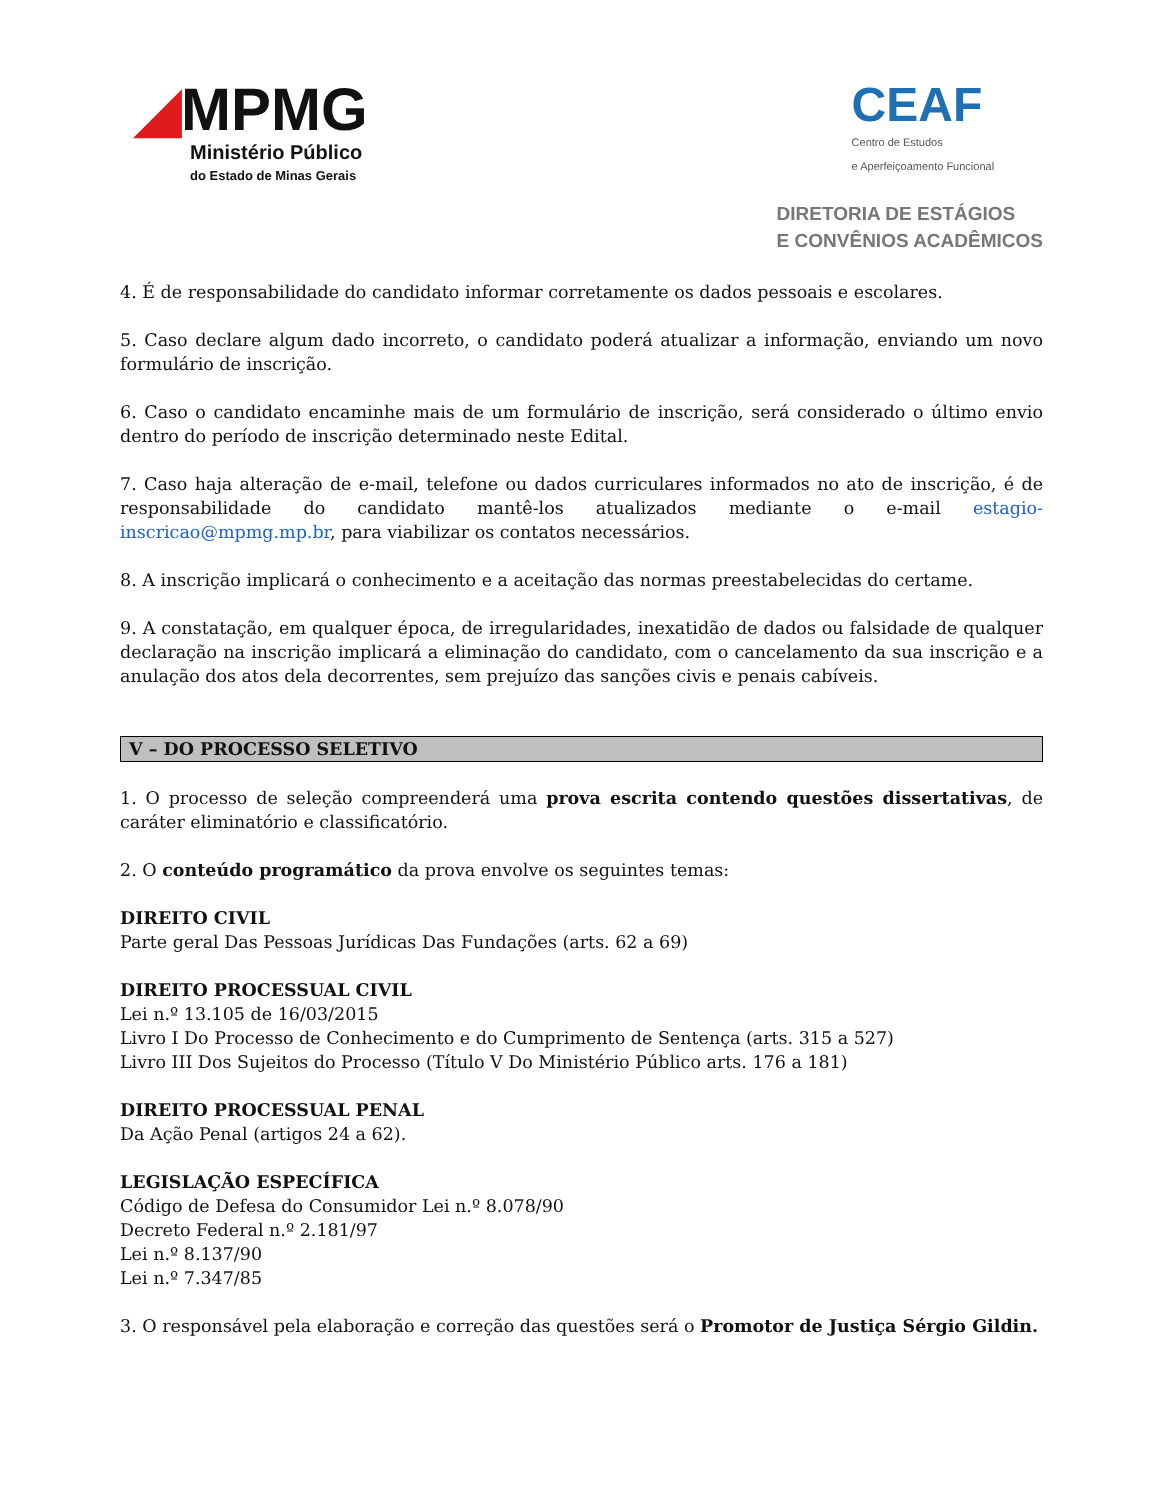◢MPMG
Ministério Público
do Estado de Minas Gerais
CEAF
Centro de Estudos
e Aperfeiçoamento Funcional
DIRETORIA DE ESTÁGIOS
E CONVÊNIOS ACADÊMICOS
4. É de responsabilidade do candidato informar corretamente os dados pessoais e escolares.
5. Caso declare algum dado incorreto, o candidato poderá atualizar a informação, enviando um novo formulário de inscrição.
6. Caso o candidato encaminhe mais de um formulário de inscrição, será considerado o último envio dentro do período de inscrição determinado neste Edital.
7. Caso haja alteração de e-mail, telefone ou dados curriculares informados no ato de inscrição, é de responsabilidade do candidato mantê-los atualizados mediante o e-mail estagio-inscricao@mpmg.mp.br, para viabilizar os contatos necessários.
8. A inscrição implicará o conhecimento e a aceitação das normas preestabelecidas do certame.
9. A constatação, em qualquer época, de irregularidades, inexatidão de dados ou falsidade de qualquer declaração na inscrição implicará a eliminação do candidato, com o cancelamento da sua inscrição e a anulação dos atos dela decorrentes, sem prejuízo das sanções civis e penais cabíveis.
V – DO PROCESSO SELETIVO
1. O processo de seleção compreenderá uma prova escrita contendo questões dissertativas, de caráter eliminatório e classificatório.
2. O conteúdo programático da prova envolve os seguintes temas:
DIREITO CIVIL
Parte geral Das Pessoas Jurídicas Das Fundações (arts. 62 a 69)
DIREITO PROCESSUAL CIVIL
Lei n.º 13.105 de 16/03/2015
Livro I Do Processo de Conhecimento e do Cumprimento de Sentença (arts. 315 a 527)
Livro III Dos Sujeitos do Processo (Título V Do Ministério Público arts. 176 a 181)
DIREITO PROCESSUAL PENAL
Da Ação Penal (artigos 24 a 62).
LEGISLAÇÃO ESPECÍFICA
Código de Defesa do Consumidor Lei n.º 8.078/90
Decreto Federal n.º 2.181/97
Lei n.º 8.137/90
Lei n.º 7.347/85
3. O responsável pela elaboração e correção das questões será o Promotor de Justiça Sérgio Gildin.